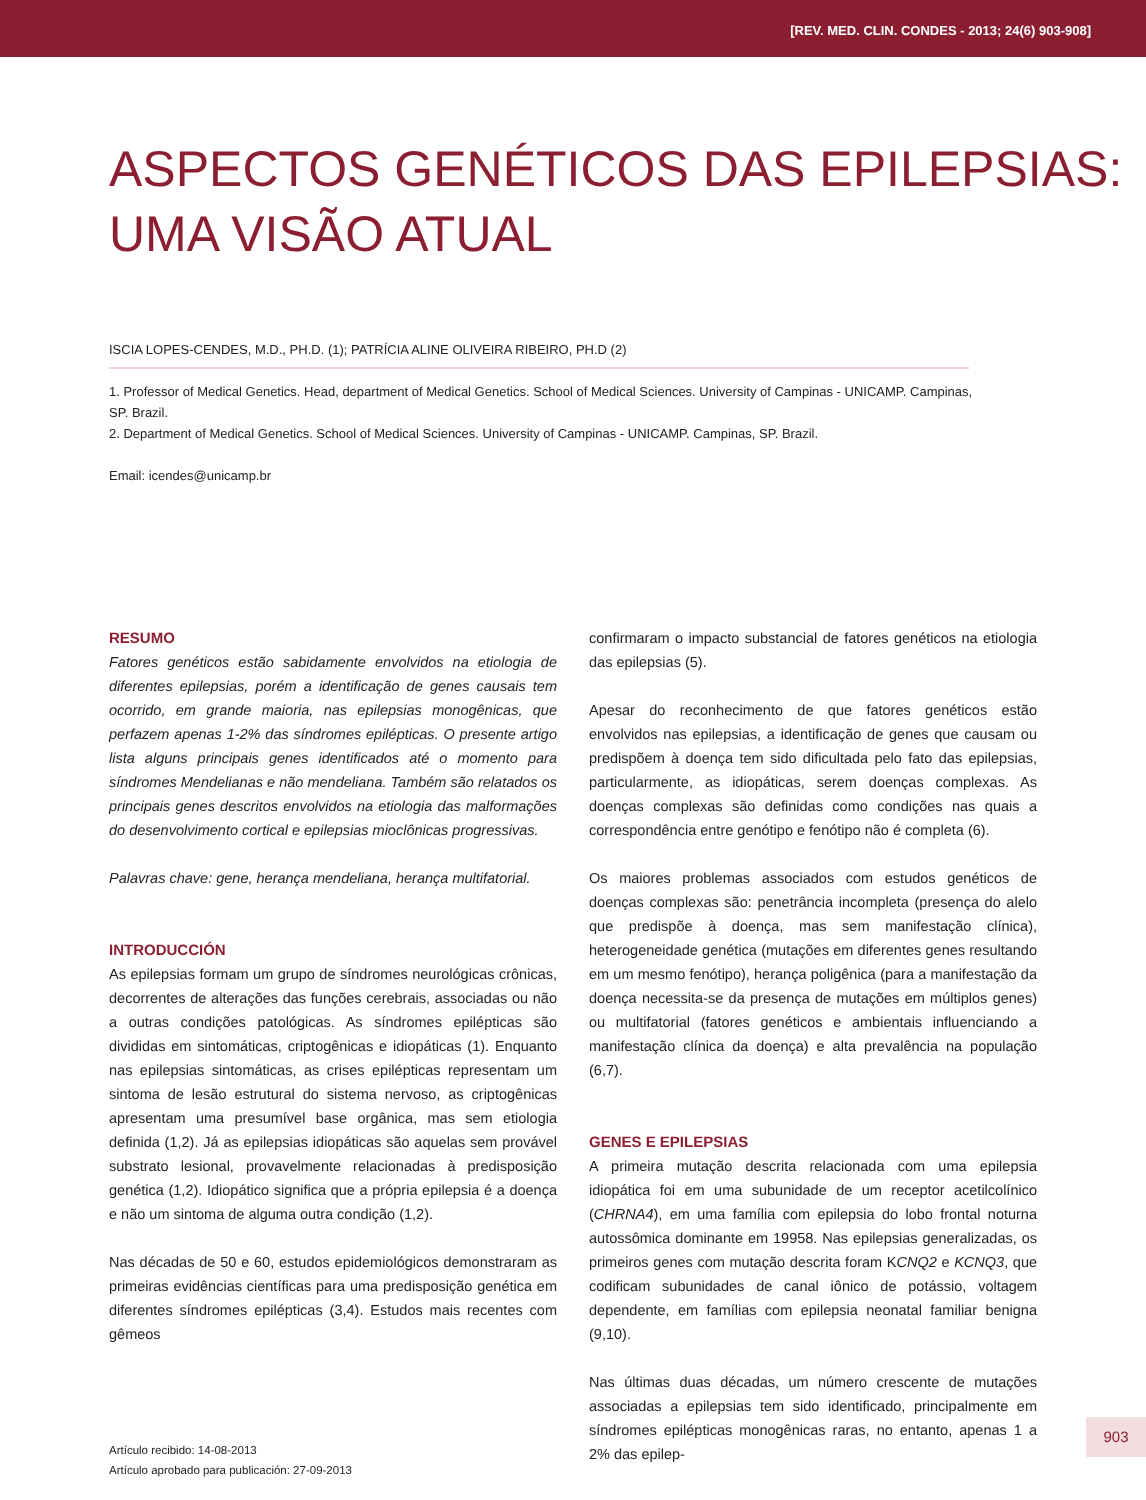[REV. MED. CLIN. CONDES - 2013; 24(6) 903-908]
ASPECTOS GENÉTICOS DAS EPILEPSIAS:
UMA VISÃO ATUAL
ISCIA LOPES-CENDES, M.D., PH.D. (1); PATRÍCIA ALINE OLIVEIRA RIBEIRO, PH.D (2)
1. Professor of Medical Genetics. Head, department of Medical Genetics. School of Medical Sciences. University of Campinas - UNICAMP. Campinas, SP. Brazil.
2. Department of Medical Genetics. School of Medical Sciences. University of Campinas - UNICAMP. Campinas, SP. Brazil.
Email: icendes@unicamp.br
RESUMO
Fatores genéticos estão sabidamente envolvidos na etiologia de diferentes epilepsias, porém a identificação de genes causais tem ocorrido, em grande maioria, nas epilepsias monogênicas, que perfazem apenas 1-2% das síndromes epilépticas. O presente artigo lista alguns principais genes identificados até o momento para síndromes Mendelianas e não mendeliana. Também são relatados os principais genes descritos envolvidos na etiologia das malformações do desenvolvimento cortical e epilepsias mioclônicas progressivas.
Palavras chave: gene, herança mendeliana, herança multifatorial.
INTRODUCCIÓN
As epilepsias formam um grupo de síndromes neurológicas crônicas, decorrentes de alterações das funções cerebrais, associadas ou não a outras condições patológicas. As síndromes epilépticas são divididas em sintomáticas, criptogênicas e idiopáticas (1). Enquanto nas epilepsias sintomáticas, as crises epilépticas representam um sintoma de lesão estrutural do sistema nervoso, as criptogênicas apresentam uma presumível base orgânica, mas sem etiologia definida (1,2). Já as epilepsias idiopáticas são aquelas sem provável substrato lesional, provavelmente relacionadas à predisposição genética (1,2). Idiopático significa que a própria epilepsia é a doença e não um sintoma de alguma outra condição (1,2).
Nas décadas de 50 e 60, estudos epidemiológicos demonstraram as primeiras evidências científicas para uma predisposição genética em diferentes síndromes epilépticas (3,4). Estudos mais recentes com gêmeos
confirmaram o impacto substancial de fatores genéticos na etiologia das epilepsias (5).
Apesar do reconhecimento de que fatores genéticos estão envolvidos nas epilepsias, a identificação de genes que causam ou predispõem à doença tem sido dificultada pelo fato das epilepsias, particularmente, as idiopáticas, serem doenças complexas. As doenças complexas são definidas como condições nas quais a correspondência entre genótipo e fenótipo não é completa (6).
Os maiores problemas associados com estudos genéticos de doenças complexas são: penetrância incompleta (presença do alelo que predispõe à doença, mas sem manifestação clínica), heterogeneidade genética (mutações em diferentes genes resultando em um mesmo fenótipo), herança poligênica (para a manifestação da doença necessita-se da presença de mutações em múltiplos genes) ou multifatorial (fatores genéticos e ambientais influenciando a manifestação clínica da doença) e alta prevalência na população (6,7).
GENES E EPILEPSIAS
A primeira mutação descrita relacionada com uma epilepsia idiopática foi em uma subunidade de um receptor acetilcolínico (CHRNA4), em uma família com epilepsia do lobo frontal noturna autossômica dominante em 19958. Nas epilepsias generalizadas, os primeiros genes com mutação descrita foram KCNQ2 e KCNQ3, que codificam subunidades de canal iônico de potássio, voltagem dependente, em famílias com epilepsia neonatal familiar benigna (9,10).
Nas últimas duas décadas, um número crescente de mutações associadas a epilepsias tem sido identificado, principalmente em síndromes epilépticas monogênicas raras, no entanto, apenas 1 a 2% das epilep-
Artículo recibido: 14-08-2013
Artículo aprobado para publicación: 27-09-2013
903